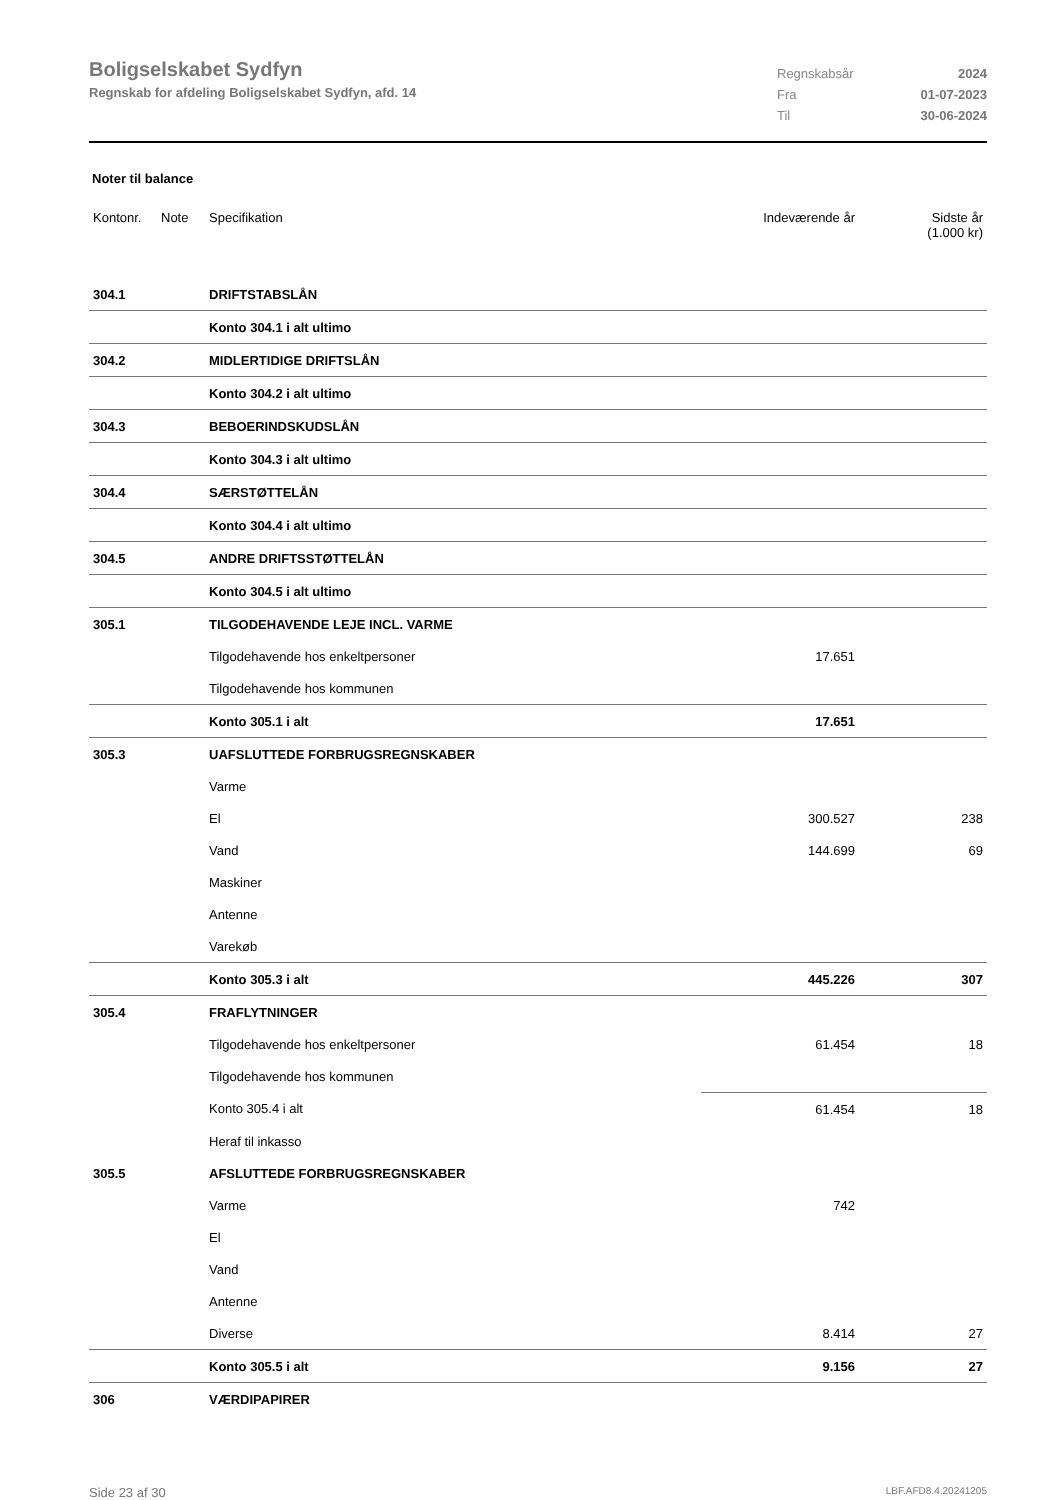Boligselskabet Sydfyn
Regnskab for afdeling Boligselskabet Sydfyn, afd. 14
Regnskabsår 2024 Fra 01-07-2023 Til 30-06-2024
Noter til balance
| Kontonr. | Note | Specifikation | Indeværende år | Sidste år (1.000 kr) |
| --- | --- | --- | --- | --- |
| 304.1 | | DRIFTSTABSLÅN | | |
| | | Konto 304.1 i alt ultimo | | |
| 304.2 | | MIDLERTIDIGE DRIFTSLÅN | | |
| | | Konto 304.2 i alt ultimo | | |
| 304.3 | | BEBOERINDSKUDSLÅN | | |
| | | Konto 304.3 i alt ultimo | | |
| 304.4 | | SÆRSTØTTELÅN | | |
| | | Konto 304.4 i alt ultimo | | |
| 304.5 | | ANDRE DRIFTSSTØTTELÅN | | |
| | | Konto 304.5 i alt ultimo | | |
| 305.1 | | TILGODEHAVENDE LEJE INCL. VARME | | |
| | | Tilgodehavende hos enkeltpersoner | 17.651 | |
| | | Tilgodehavende hos kommunen | | |
| | | Konto 305.1 i alt | 17.651 | |
| 305.3 | | UAFSLUTTEDE FORBRUGSREGNSKABER | | |
| | | Varme | | |
| | | El | 300.527 | 238 |
| | | Vand | 144.699 | 69 |
| | | Maskiner | | |
| | | Antenne | | |
| | | Varekøb | | |
| | | Konto 305.3 i alt | 445.226 | 307 |
| 305.4 | | FRAFLYTNINGER | | |
| | | Tilgodehavende hos enkeltpersoner | 61.454 | 18 |
| | | Tilgodehavende hos kommunen | | |
| | | Konto 305.4 i alt | 61.454 | 18 |
| | | Heraf til inkasso | | |
| 305.5 | | AFSLUTTEDE FORBRUGSREGNSKABER | | |
| | | Varme | 742 | |
| | | El | | |
| | | Vand | | |
| | | Antenne | | |
| | | Diverse | 8.414 | 27 |
| | | Konto 305.5 i alt | 9.156 | 27 |
| 306 | | VÆRDIPAPIRER | | |
Side 23 af 30 LBF.AFD8.4.20241205